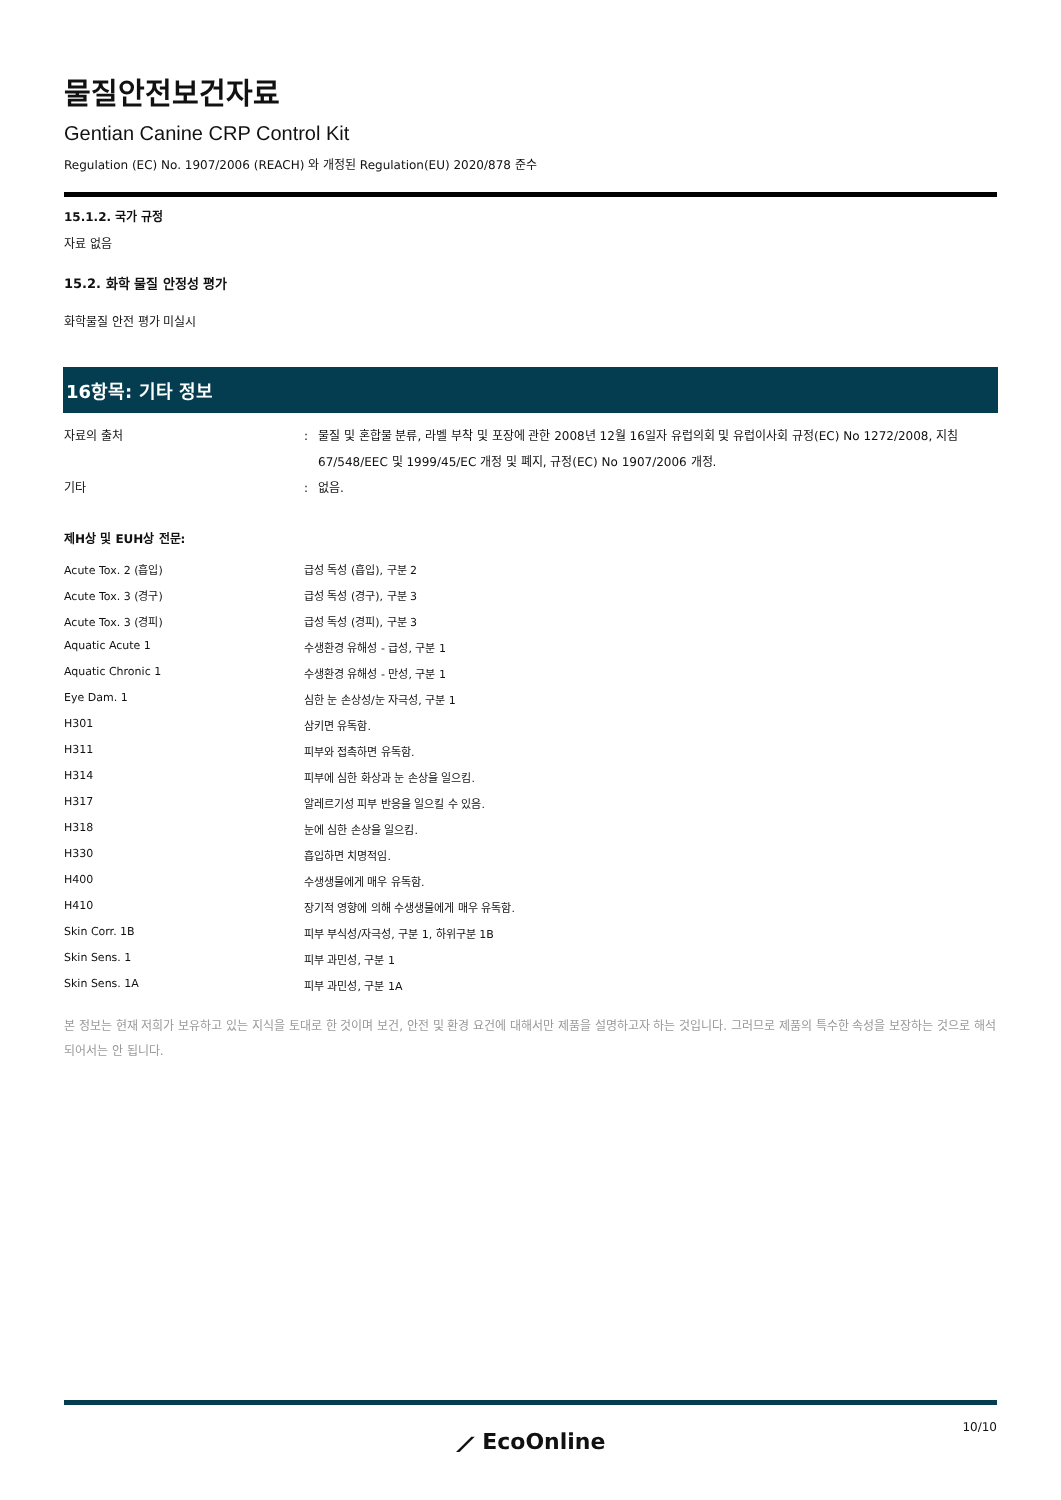물질안전보건자료
Gentian Canine CRP Control Kit
Regulation (EC) No. 1907/2006 (REACH) 와 개정된 Regulation(EU) 2020/878 준수
15.1.2. 국가 규정
자료 없음
15.2. 화학 물질 안정성 평가
화학물질 안전 평가 미실시
16항목: 기타 정보
| 자료의 출처 | : | 물질 및 혼합물 분류, 라벨 부착 및 포장에 관한 2008년 12월 16일자 유럽의회 및 유럽이사회 규정(EC) No 1272/2008, 지침 67/548/EEC 및 1999/45/EC 개정 및 폐지, 규정(EC) No 1907/2006 개정. |
| 기타 | : | 없음. |
제H상 및 EUH상 전문:
| Acute Tox. 2 (흡입) | 급성 독성 (흡입), 구분 2 |
| Acute Tox. 3 (경구) | 급성 독성 (경구), 구분 3 |
| Acute Tox. 3 (경피) | 급성 독성 (경피), 구분 3 |
| Aquatic Acute 1 | 수생환경 유해성 - 급성, 구분 1 |
| Aquatic Chronic 1 | 수생환경 유해성 - 만성, 구분 1 |
| Eye Dam. 1 | 심한 눈 손상성/눈 자극성, 구분 1 |
| H301 | 삼키면 유독함. |
| H311 | 피부와 접촉하면 유독함. |
| H314 | 피부에 심한 화상과 눈 손상을 일으킴. |
| H317 | 알레르기성 피부 반응을 일으킬 수 있음. |
| H318 | 눈에 심한 손상을 일으킴. |
| H330 | 흡입하면 치명적임. |
| H400 | 수생생물에게 매우 유독함. |
| H410 | 장기적 영향에 의해 수생생물에게 매우 유독함. |
| Skin Corr. 1B | 피부 부식성/자극성, 구분 1, 하위구분 1B |
| Skin Sens. 1 | 피부 과민성, 구분 1 |
| Skin Sens. 1A | 피부 과민성, 구분 1A |
본 정보는 현재 저희가 보유하고 있는 지식을 토대로 한 것이며 보건, 안전 및 환경 요건에 대해서만 제품을 설명하고자 하는 것입니다. 그러므로 제품의 특수한 속성을 보장하는 것으로 해석되어서는 안 됩니다.
⟋ EcoOnline
10/10